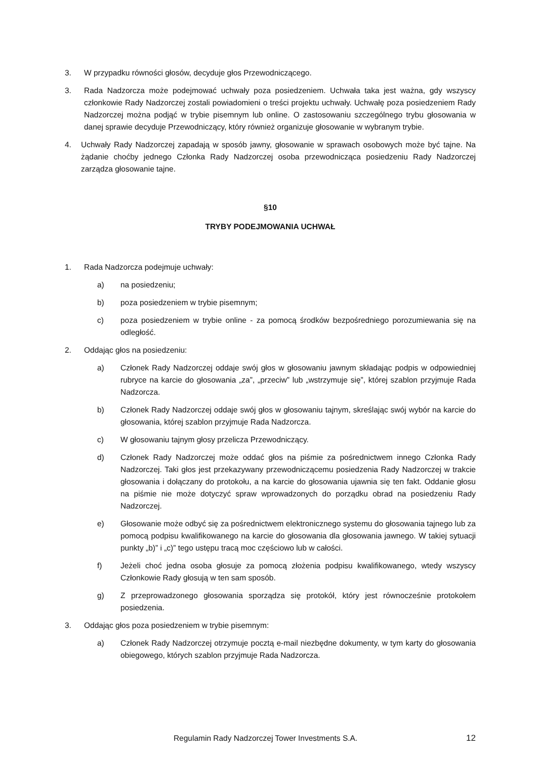3. W przypadku równości głosów, decyduje głos Przewodniczącego.
3. Rada Nadzorcza może podejmować uchwały poza posiedzeniem. Uchwała taka jest ważna, gdy wszyscy członkowie Rady Nadzorczej zostali powiadomieni o treści projektu uchwały. Uchwałę poza posiedzeniem Rady Nadzorczej można podjąć w trybie pisemnym lub online. O zastosowaniu szczególnego trybu głosowania w danej sprawie decyduje Przewodniczący, który również organizuje głosowanie w wybranym trybie.
4. Uchwały Rady Nadzorczej zapadają w sposób jawny, głosowanie w sprawach osobowych może być tajne. Na żądanie choćby jednego Członka Rady Nadzorczej osoba przewodnicząca posiedzeniu Rady Nadzorczej zarządza głosowanie tajne.
§10
TRYBY PODEJMOWANIA UCHWAŁ
1. Rada Nadzorcza podejmuje uchwały:
a) na posiedzeniu;
b) poza posiedzeniem w trybie pisemnym;
c) poza posiedzeniem w trybie online - za pomocą środków bezpośredniego porozumiewania się na odległość.
2. Oddając głos na posiedzeniu:
a) Członek Rady Nadzorczej oddaje swój głos w głosowaniu jawnym składając podpis w odpowiedniej rubryce na karcie do głosowania „za”, „przeciw” lub „wstrzymuje się”, której szablon przyjmuje Rada Nadzorcza.
b) Członek Rady Nadzorczej oddaje swój głos w głosowaniu tajnym, skreślając swój wybór na karcie do głosowania, której szablon przyjmuje Rada Nadzorcza.
c) W głosowaniu tajnym głosy przelicza Przewodniczący.
d) Członek Rady Nadzorczej może oddać głos na piśmie za pośrednictwem innego Członka Rady Nadzorczej. Taki głos jest przekazywany przewodniczącemu posiedzenia Rady Nadzorczej w trakcie głosowania i dołączany do protokołu, a na karcie do głosowania ujawnia się ten fakt. Oddanie głosu na piśmie nie może dotyczyć spraw wprowadzonych do porządku obrad na posiedzeniu Rady Nadzorczej.
e) Głosowanie może odbyć się za pośrednictwem elektronicznego systemu do głosowania tajnego lub za pomocą podpisu kwalifikowanego na karcie do głosowania dla głosowania jawnego. W takiej sytuacji punkty „b)” i „c)” tego ustępu tracą moc częściowo lub w całości.
f) Jeżeli choć jedna osoba głosuje za pomocą złożenia podpisu kwalifikowanego, wtedy wszyscy Członkowie Rady głosują w ten sam sposób.
g) Z przeprowadzonego głosowania sporządza się protokół, który jest równocześnie protokołem posiedzenia.
3. Oddając głos poza posiedzeniem w trybie pisemnym:
a) Członek Rady Nadzorczej otrzymuje pocztą e-mail niezbędne dokumenty, w tym karty do głosowania obiegowego, których szablon przyjmuje Rada Nadzorcza.
Regulamin Rady Nadzorczej Tower Investments S.A.
12